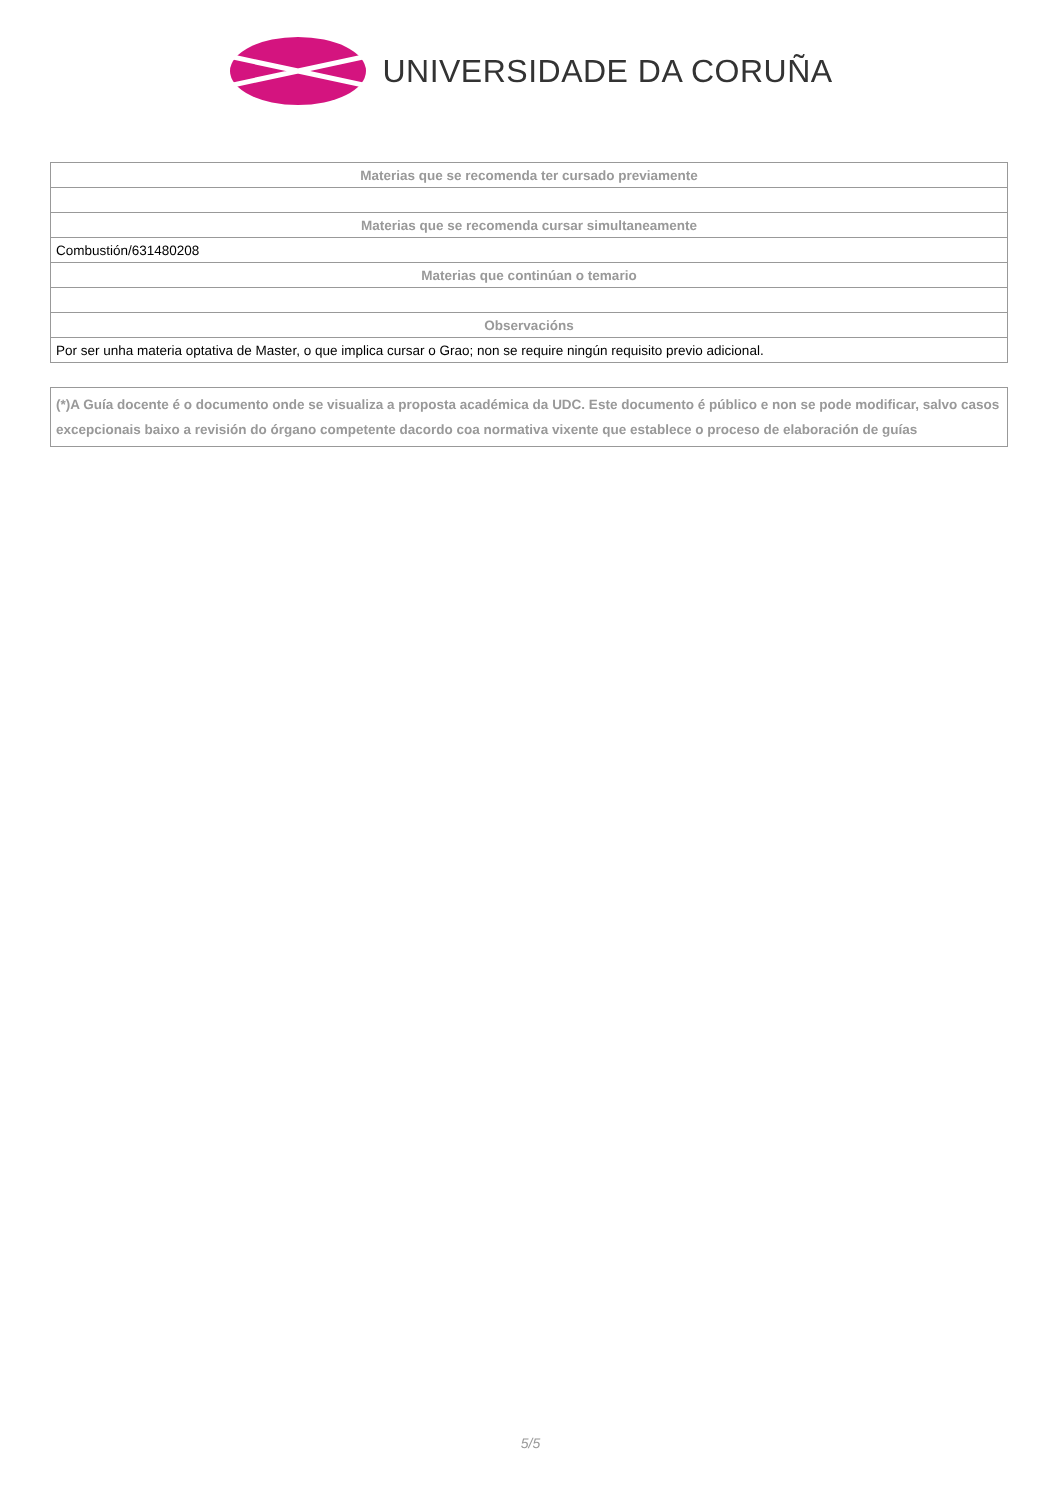UNIVERSIDADE DA CORUÑA
| Materias que se recomenda ter cursado previamente |
| --- |
| Materias que se recomenda cursar simultaneamente |
| Combustión/631480208 |
| Materias que continúan o temario |
| Observacións |
| Por ser unha materia optativa de Master, o que implica cursar o Grao; non se require ningún requisito previo adicional. |
(*)A Guía docente é o documento onde se visualiza a proposta académica da UDC. Este documento é público e non se pode modificar, salvo casos excepcionais baixo a revisión do órgano competente dacordo coa normativa vixente que establece o proceso de elaboración de guías
5/5